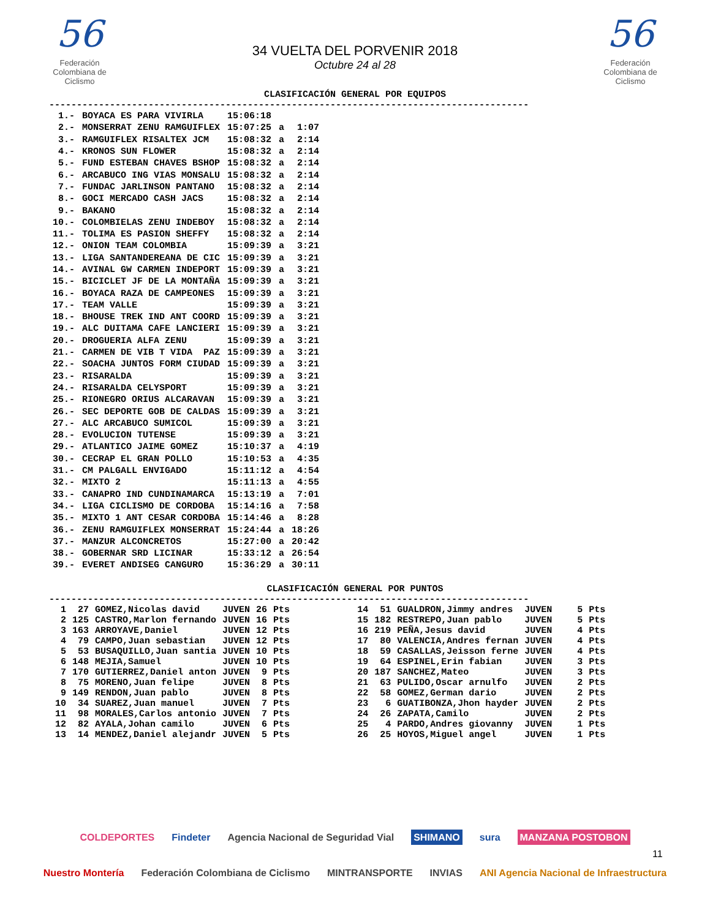56
Federación Colombiana de Ciclismo
34 VUELTA DEL PORVENIR 2018
Octubre 24 al 28
56
Federación Colombiana de Ciclismo
CLASIFICACIÓN GENERAL POR EQUIPOS
---------------------------------------------------------------------------------------
| 1.- | BOYACA ES PARA VIVIRLA | 15:06:18 | | |
| 2.- | MONSERRAT ZENU RAMGUIFLEX | 15:07:25 | a | 1:07 |
| 3.- | RAMGUIFLEX RISALTEX JCM | 15:08:32 | a | 2:14 |
| 4.- | KRONOS SUN FLOWER | 15:08:32 | a | 2:14 |
| 5.- | FUND ESTEBAN CHAVES BSHOP | 15:08:32 | a | 2:14 |
| 6.- | ARCABUCO ING VIAS MONSALU | 15:08:32 | a | 2:14 |
| 7.- | FUNDAC JARLINSON PANTANO | 15:08:32 | a | 2:14 |
| 8.- | GOCI MERCADO CASH JACS | 15:08:32 | a | 2:14 |
| 9.- | BAKANO | 15:08:32 | a | 2:14 |
| 10.- | COLOMBIELAS ZENU INDEBOY | 15:08:32 | a | 2:14 |
| 11.- | TOLIMA ES PASION SHEFFY | 15:08:32 | a | 2:14 |
| 12.- | ONION TEAM COLOMBIA | 15:09:39 | a | 3:21 |
| 13.- | LIGA SANTANDEREANA DE CIC | 15:09:39 | a | 3:21 |
| 14.- | AVINAL GW CARMEN INDEPORT | 15:09:39 | a | 3:21 |
| 15.- | BICICLET JF DE LA MONTAÑA | 15:09:39 | a | 3:21 |
| 16.- | BOYACA RAZA DE CAMPEONES | 15:09:39 | a | 3:21 |
| 17.- | TEAM VALLE | 15:09:39 | a | 3:21 |
| 18.- | BHOUSE TREK IND ANT COORD | 15:09:39 | a | 3:21 |
| 19.- | ALC DUITAMA CAFE LANCIERI | 15:09:39 | a | 3:21 |
| 20.- | DROGUERIA ALFA ZENU | 15:09:39 | a | 3:21 |
| 21.- | CARMEN DE VIB T VIDA PAZ | 15:09:39 | a | 3:21 |
| 22.- | SOACHA JUNTOS FORM CIUDAD | 15:09:39 | a | 3:21 |
| 23.- | RISARALDA | 15:09:39 | a | 3:21 |
| 24.- | RISARALDA CELYSPORT | 15:09:39 | a | 3:21 |
| 25.- | RIONEGRO ORIUS ALCARAVAN | 15:09:39 | a | 3:21 |
| 26.- | SEC DEPORTE GOB DE CALDAS | 15:09:39 | a | 3:21 |
| 27.- | ALC ARCABUCO SUMICOL | 15:09:39 | a | 3:21 |
| 28.- | EVOLUCION TUTENSE | 15:09:39 | a | 3:21 |
| 29.- | ATLANTICO JAIME GOMEZ | 15:10:37 | a | 4:19 |
| 30.- | CECRAP EL GRAN POLLO | 15:10:53 | a | 4:35 |
| 31.- | CM PALGALL ENVIGADO | 15:11:12 | a | 4:54 |
| 32.- | MIXTO 2 | 15:11:13 | a | 4:55 |
| 33.- | CANAPRO IND CUNDINAMARCA | 15:13:19 | a | 7:01 |
| 34.- | LIGA CICLISMO DE CORDOBA | 15:14:16 | a | 7:58 |
| 35.- | MIXTO 1 ANT CESAR CORDOBA | 15:14:46 | a | 8:28 |
| 36.- | ZENU RAMGUIFLEX MONSERRAT | 15:24:44 | a | 18:26 |
| 37.- | MANZUR ALCONCRETOS | 15:27:00 | a | 20:42 |
| 38.- | GOBERNAR SRD LICINAR | 15:33:12 | a | 26:54 |
| 39.- | EVERET ANDISEG CANGURO | 15:36:29 | a | 30:11 |
CLASIFICACIÓN GENERAL POR PUNTOS
---------------------------------------------------------------------------------------
| 1 | 27 | GOMEZ,Nicolas david | JUVEN | 26 | Pts | | 14 | 51 | GUALDRON,Jimmy andres | JUVEN | 5 | Pts |
| 2 | 125 | CASTRO,Marlon fernando | JUVEN | 16 | Pts | | 15 | 182 | RESTREPO,Juan pablo | JUVEN | 5 | Pts |
| 3 | 163 | ARROYAVE,Daniel | JUVEN | 12 | Pts | | 16 | 219 | PEÑA,Jesus david | JUVEN | 4 | Pts |
| 4 | 79 | CAMPO,Juan sebastian | JUVEN | 12 | Pts | | 17 | 80 | VALENCIA,Andres fernan | JUVEN | 4 | Pts |
| 5 | 53 | BUSAQUILLO,Juan santia | JUVEN | 10 | Pts | | 18 | 59 | CASALLAS,Jeisson ferne | JUVEN | 4 | Pts |
| 6 | 148 | MEJIA,Samuel | JUVEN | 10 | Pts | | 19 | 64 | ESPINEL,Erin fabian | JUVEN | 3 | Pts |
| 7 | 170 | GUTIERREZ,Daniel anton | JUVEN | 9 | Pts | | 20 | 187 | SANCHEZ,Mateo | JUVEN | 3 | Pts |
| 8 | 75 | MORENO,Juan felipe | JUVEN | 8 | Pts | | 21 | 63 | PULIDO,Oscar arnulfo | JUVEN | 2 | Pts |
| 9 | 149 | RENDON,Juan pablo | JUVEN | 8 | Pts | | 22 | 58 | GOMEZ,German dario | JUVEN | 2 | Pts |
| 10 | 34 | SUAREZ,Juan manuel | JUVEN | 7 | Pts | | 23 | 6 | GUATIBONZA,Jhon hayder | JUVEN | 2 | Pts |
| 11 | 98 | MORALES,Carlos antonio | JUVEN | 7 | Pts | | 24 | 26 | ZAPATA,Camilo | JUVEN | 2 | Pts |
| 12 | 82 | AYALA,Johan camilo | JUVEN | 6 | Pts | | 25 | 4 | PARDO,Andres giovanny | JUVEN | 1 | Pts |
| 13 | 14 | MENDEZ,Daniel alejandr | JUVEN | 5 | Pts | | 26 | 25 | HOYOS,Miguel angel | JUVEN | 1 | Pts |
COLDEPORTES Findeter Agencia Nacional de Seguridad Vial SHIMANO sura MANZANA POSTOBON
Nuestro Montería Federación Colombiana de Ciclismo MINTRANSPORTE INVIAS ANI Agencia Nacional de Infraestructura
11